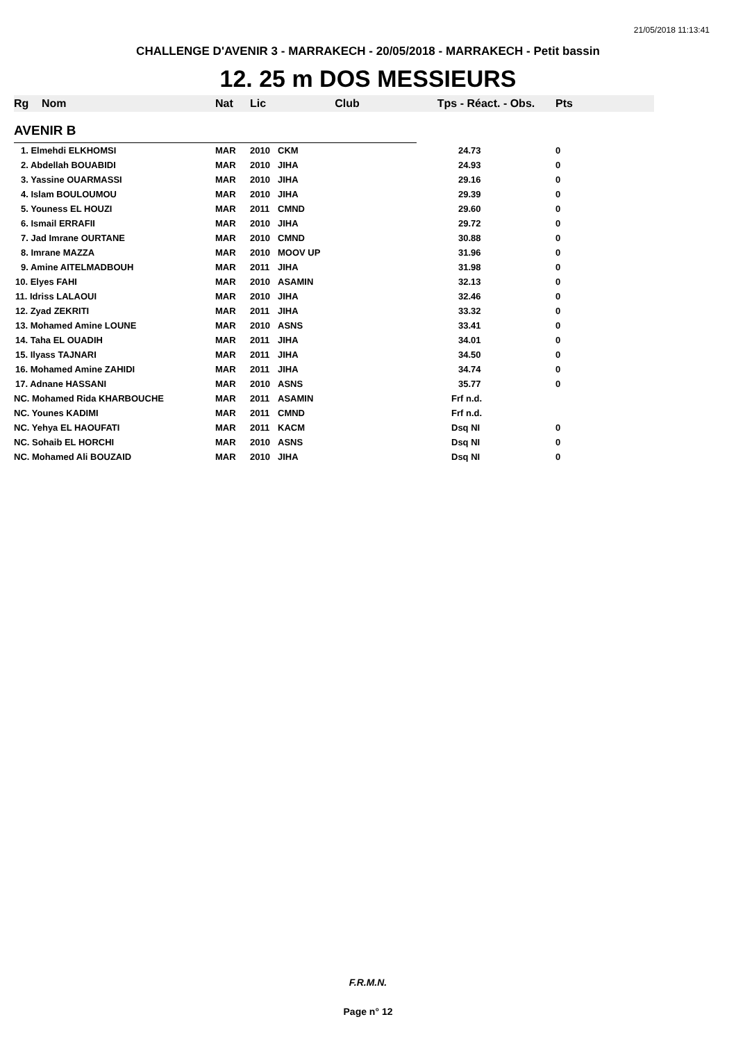21/05/2018 11:13:41
CHALLENGE D'AVENIR 3 - MARRAKECH - 20/05/2018 - MARRAKECH - Petit bassin
12. 25 m DOS MESSIEURS
| Rg | Nom | Nat | Lic | Club | Tps - Réact. - Obs. | Pts |
| --- | --- | --- | --- | --- | --- | --- |
| AVENIR B | | | | | | |
| 1. Elmehdi ELKHOMSI | | MAR | 2010 | CKM | 24.73 | 0 |
| 2. Abdellah BOUABIDI | | MAR | 2010 | JIHA | 24.93 | 0 |
| 3. Yassine OUARMASSI | | MAR | 2010 | JIHA | 29.16 | 0 |
| 4. Islam BOULOUMOU | | MAR | 2010 | JIHA | 29.39 | 0 |
| 5. Youness EL HOUZI | | MAR | 2011 | CMND | 29.60 | 0 |
| 6. Ismail ERRAFII | | MAR | 2010 | JIHA | 29.72 | 0 |
| 7. Jad Imrane OURTANE | | MAR | 2010 | CMND | 30.88 | 0 |
| 8. Imrane MAZZA | | MAR | 2010 | MOOV UP | 31.96 | 0 |
| 9. Amine AITELMADBOUH | | MAR | 2011 | JIHA | 31.98 | 0 |
| 10. Elyes FAHI | | MAR | 2010 | ASAMIN | 32.13 | 0 |
| 11. Idriss LALAOUI | | MAR | 2010 | JIHA | 32.46 | 0 |
| 12. Zyad ZEKRITI | | MAR | 2011 | JIHA | 33.32 | 0 |
| 13. Mohamed Amine LOUNE | | MAR | 2010 | ASNS | 33.41 | 0 |
| 14. Taha EL OUADIH | | MAR | 2011 | JIHA | 34.01 | 0 |
| 15. Ilyass TAJNARI | | MAR | 2011 | JIHA | 34.50 | 0 |
| 16. Mohamed Amine ZAHIDI | | MAR | 2011 | JIHA | 34.74 | 0 |
| 17. Adnane HASSANI | | MAR | 2010 | ASNS | 35.77 | 0 |
| NC. Mohamed Rida KHARBOUCHE | | MAR | 2011 | ASAMIN | Frf n.d. | |
| NC. Younes KADIMI | | MAR | 2011 | CMND | Frf n.d. | |
| NC. Yehya EL HAOUFATI | | MAR | 2011 | KACM | Dsq NI | 0 |
| NC. Sohaib EL HORCHI | | MAR | 2010 | ASNS | Dsq NI | 0 |
| NC. Mohamed Ali BOUZAID | | MAR | 2010 | JIHA | Dsq NI | 0 |
F.R.M.N.
Page n° 12